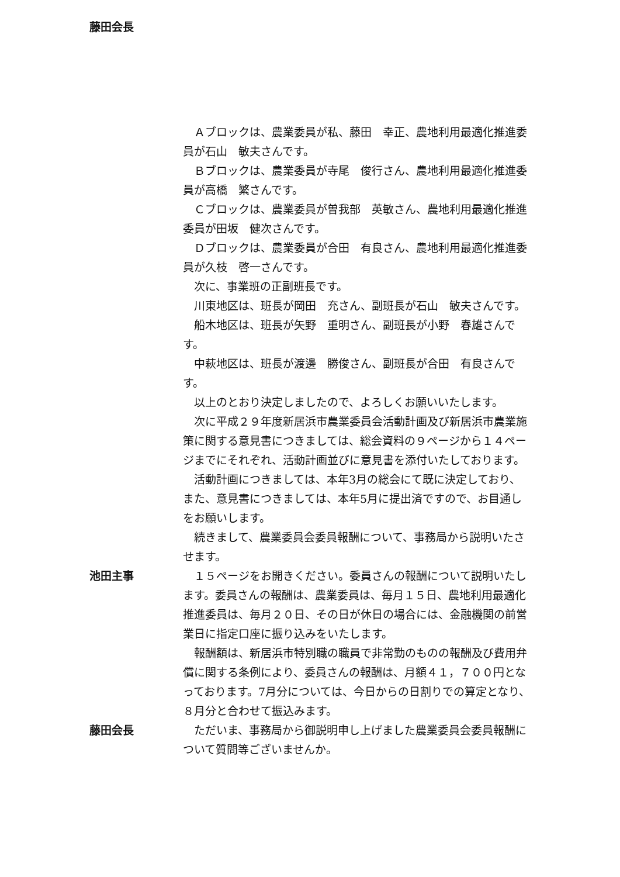藤田会長
　Ａブロックは、農業委員が私、藤田　幸正、農地利用最適化推進委員が石山　敏夫さんです。
　Ｂブロックは、農業委員が寺尾　俊行さん、農地利用最適化推進委員が高橋　繁さんです。
　Ｃブロックは、農業委員が曽我部　英敏さん、農地利用最適化推進委員が田坂　健次さんです。
　Ｄブロックは、農業委員が合田　有良さん、農地利用最適化推進委員が久枝　啓一さんです。
　次に、事業班の正副班長です。
　川東地区は、班長が岡田　充さん、副班長が石山　敏夫さんです。
　船木地区は、班長が矢野　重明さん、副班長が小野　春雄さんです。
　中萩地区は、班長が渡邊　勝俊さん、副班長が合田　有良さんです。
　以上のとおり決定しましたので、よろしくお願いいたします。
　次に平成２９年度新居浜市農業委員会活動計画及び新居浜市農業施策に関する意見書につきましては、総会資料の９ページから１４ページまでにそれぞれ、活動計画並びに意見書を添付いたしております。
　活動計画につきましては、本年3月の総会にて既に決定しており、また、意見書につきましては、本年5月に提出済ですので、お目通しをお願いします。
　続きまして、農業委員会委員報酬について、事務局から説明いたさせます。
池田主事 　１５ページをお開きください。委員さんの報酬について説明いたします。委員さんの報酬は、農業委員は、毎月１５日、農地利用最適化推進委員は、毎月２０日、その日が休日の場合には、金融機関の前営業日に指定口座に振り込みをいたします。
　報酬額は、新居浜市特別職の職員で非常勤のものの報酬及び費用弁償に関する条例により、委員さんの報酬は、月額４１，７００円となっております。7月分については、今日からの日割りでの算定となり、８月分と合わせて振込みます。
藤田会長 　ただいま、事務局から御説明申し上げました農業委員会委員報酬について質問等ございませんか。